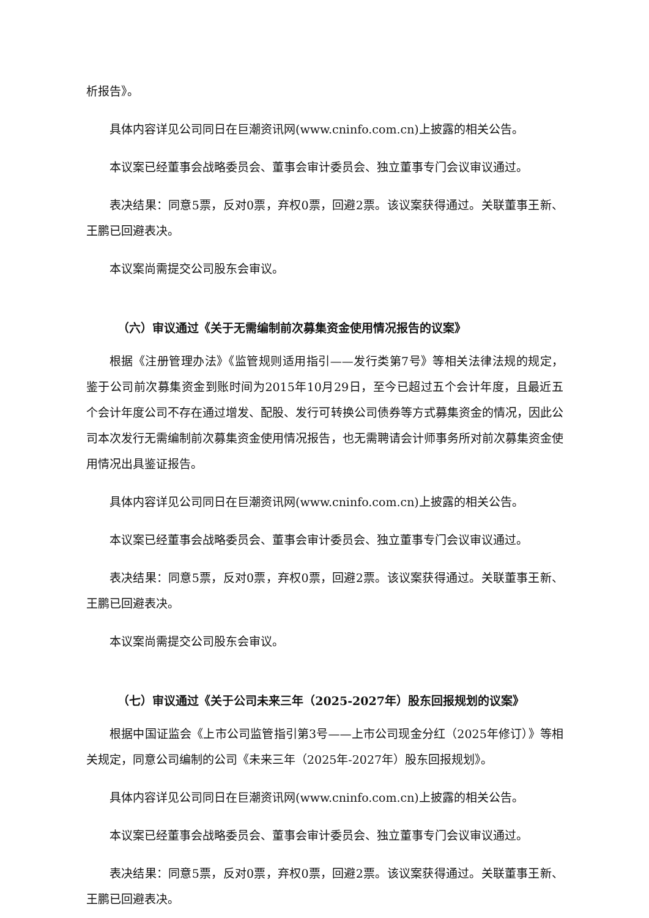析报告》。
具体内容详见公司同日在巨潮资讯网(www.cninfo.com.cn)上披露的相关公告。
本议案已经董事会战略委员会、董事会审计委员会、独立董事专门会议审议通过。
表决结果：同意5票，反对0票，弃权0票，回避2票。该议案获得通过。关联董事王新、王鹏已回避表决。
本议案尚需提交公司股东会审议。
（六）审议通过《关于无需编制前次募集资金使用情况报告的议案》
根据《注册管理办法》《监管规则适用指引——发行类第7号》等相关法律法规的规定，鉴于公司前次募集资金到账时间为2015年10月29日，至今已超过五个会计年度，且最近五个会计年度公司不存在通过增发、配股、发行可转换公司债券等方式募集资金的情况，因此公司本次发行无需编制前次募集资金使用情况报告，也无需聘请会计师事务所对前次募集资金使用情况出具鉴证报告。
具体内容详见公司同日在巨潮资讯网(www.cninfo.com.cn)上披露的相关公告。
本议案已经董事会战略委员会、董事会审计委员会、独立董事专门会议审议通过。
表决结果：同意5票，反对0票，弃权0票，回避2票。该议案获得通过。关联董事王新、王鹏已回避表决。
本议案尚需提交公司股东会审议。
（七）审议通过《关于公司未来三年（2025-2027年）股东回报规划的议案》
根据中国证监会《上市公司监管指引第3号——上市公司现金分红（2025年修订）》等相关规定，同意公司编制的公司《未来三年（2025年-2027年）股东回报规划》。
具体内容详见公司同日在巨潮资讯网(www.cninfo.com.cn)上披露的相关公告。
本议案已经董事会战略委员会、董事会审计委员会、独立董事专门会议审议通过。
表决结果：同意5票，反对0票，弃权0票，回避2票。该议案获得通过。关联董事王新、王鹏已回避表决。